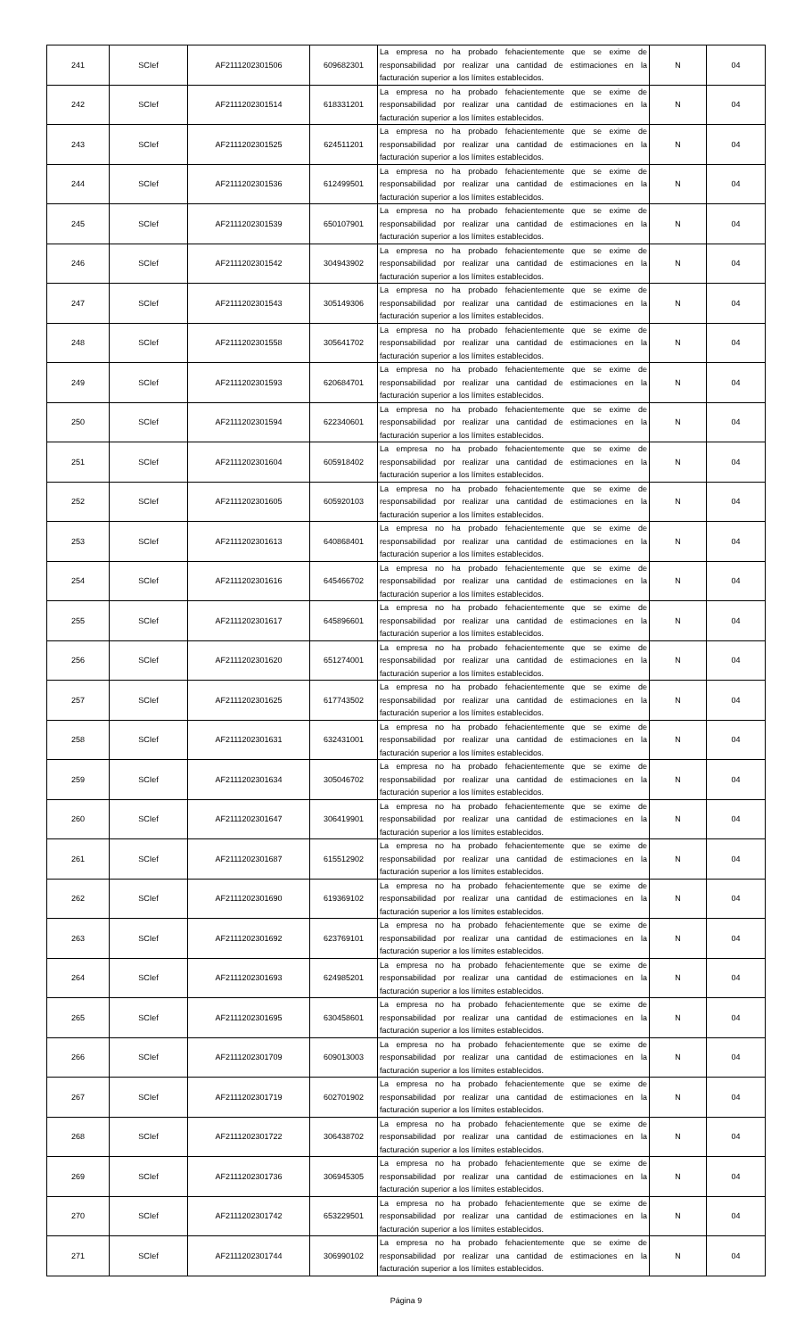| 241 | SCIef | AF2111202301506 | 609682301 | La empresa no ha probado fehacientemente que se exime de responsabilidad por realizar una cantidad de estimaciones en la facturación superior a los límites establecidos. | N | 04 |
| 242 | SCIef | AF2111202301514 | 618331201 | La empresa no ha probado fehacientemente que se exime de responsabilidad por realizar una cantidad de estimaciones en la facturación superior a los límites establecidos. | N | 04 |
| 243 | SCIef | AF2111202301525 | 624511201 | La empresa no ha probado fehacientemente que se exime de responsabilidad por realizar una cantidad de estimaciones en la facturación superior a los límites establecidos. | N | 04 |
| 244 | SCIef | AF2111202301536 | 612499501 | La empresa no ha probado fehacientemente que se exime de responsabilidad por realizar una cantidad de estimaciones en la facturación superior a los límites establecidos. | N | 04 |
| 245 | SCIef | AF2111202301539 | 650107901 | La empresa no ha probado fehacientemente que se exime de responsabilidad por realizar una cantidad de estimaciones en la facturación superior a los límites establecidos. | N | 04 |
| 246 | SCIef | AF2111202301542 | 304943902 | La empresa no ha probado fehacientemente que se exime de responsabilidad por realizar una cantidad de estimaciones en la facturación superior a los límites establecidos. | N | 04 |
| 247 | SCIef | AF2111202301543 | 305149306 | La empresa no ha probado fehacientemente que se exime de responsabilidad por realizar una cantidad de estimaciones en la facturación superior a los límites establecidos. | N | 04 |
| 248 | SCIef | AF2111202301558 | 305641702 | La empresa no ha probado fehacientemente que se exime de responsabilidad por realizar una cantidad de estimaciones en la facturación superior a los límites establecidos. | N | 04 |
| 249 | SCIef | AF2111202301593 | 620684701 | La empresa no ha probado fehacientemente que se exime de responsabilidad por realizar una cantidad de estimaciones en la facturación superior a los límites establecidos. | N | 04 |
| 250 | SCIef | AF2111202301594 | 622340601 | La empresa no ha probado fehacientemente que se exime de responsabilidad por realizar una cantidad de estimaciones en la facturación superior a los límites establecidos. | N | 04 |
| 251 | SCIef | AF2111202301604 | 605918402 | La empresa no ha probado fehacientemente que se exime de responsabilidad por realizar una cantidad de estimaciones en la facturación superior a los límites establecidos. | N | 04 |
| 252 | SCIef | AF2111202301605 | 605920103 | La empresa no ha probado fehacientemente que se exime de responsabilidad por realizar una cantidad de estimaciones en la facturación superior a los límites establecidos. | N | 04 |
| 253 | SCIef | AF2111202301613 | 640868401 | La empresa no ha probado fehacientemente que se exime de responsabilidad por realizar una cantidad de estimaciones en la facturación superior a los límites establecidos. | N | 04 |
| 254 | SCIef | AF2111202301616 | 645466702 | La empresa no ha probado fehacientemente que se exime de responsabilidad por realizar una cantidad de estimaciones en la facturación superior a los límites establecidos. | N | 04 |
| 255 | SCIef | AF2111202301617 | 645896601 | La empresa no ha probado fehacientemente que se exime de responsabilidad por realizar una cantidad de estimaciones en la facturación superior a los límites establecidos. | N | 04 |
| 256 | SCIef | AF2111202301620 | 651274001 | La empresa no ha probado fehacientemente que se exime de responsabilidad por realizar una cantidad de estimaciones en la facturación superior a los límites establecidos. | N | 04 |
| 257 | SCIef | AF2111202301625 | 617743502 | La empresa no ha probado fehacientemente que se exime de responsabilidad por realizar una cantidad de estimaciones en la facturación superior a los límites establecidos. | N | 04 |
| 258 | SCIef | AF2111202301631 | 632431001 | La empresa no ha probado fehacientemente que se exime de responsabilidad por realizar una cantidad de estimaciones en la facturación superior a los límites establecidos. | N | 04 |
| 259 | SCIef | AF2111202301634 | 305046702 | La empresa no ha probado fehacientemente que se exime de responsabilidad por realizar una cantidad de estimaciones en la facturación superior a los límites establecidos. | N | 04 |
| 260 | SCIef | AF2111202301647 | 306419901 | La empresa no ha probado fehacientemente que se exime de responsabilidad por realizar una cantidad de estimaciones en la facturación superior a los límites establecidos. | N | 04 |
| 261 | SCIef | AF2111202301687 | 615512902 | La empresa no ha probado fehacientemente que se exime de responsabilidad por realizar una cantidad de estimaciones en la facturación superior a los límites establecidos. | N | 04 |
| 262 | SCIef | AF2111202301690 | 619369102 | La empresa no ha probado fehacientemente que se exime de responsabilidad por realizar una cantidad de estimaciones en la facturación superior a los límites establecidos. | N | 04 |
| 263 | SCIef | AF2111202301692 | 623769101 | La empresa no ha probado fehacientemente que se exime de responsabilidad por realizar una cantidad de estimaciones en la facturación superior a los límites establecidos. | N | 04 |
| 264 | SCIef | AF2111202301693 | 624985201 | La empresa no ha probado fehacientemente que se exime de responsabilidad por realizar una cantidad de estimaciones en la facturación superior a los límites establecidos. | N | 04 |
| 265 | SCIef | AF2111202301695 | 630458601 | La empresa no ha probado fehacientemente que se exime de responsabilidad por realizar una cantidad de estimaciones en la facturación superior a los límites establecidos. | N | 04 |
| 266 | SCIef | AF2111202301709 | 609013003 | La empresa no ha probado fehacientemente que se exime de responsabilidad por realizar una cantidad de estimaciones en la facturación superior a los límites establecidos. | N | 04 |
| 267 | SCIef | AF2111202301719 | 602701902 | La empresa no ha probado fehacientemente que se exime de responsabilidad por realizar una cantidad de estimaciones en la facturación superior a los límites establecidos. | N | 04 |
| 268 | SCIef | AF2111202301722 | 306438702 | La empresa no ha probado fehacientemente que se exime de responsabilidad por realizar una cantidad de estimaciones en la facturación superior a los límites establecidos. | N | 04 |
| 269 | SCIef | AF2111202301736 | 306945305 | La empresa no ha probado fehacientemente que se exime de responsabilidad por realizar una cantidad de estimaciones en la facturación superior a los límites establecidos. | N | 04 |
| 270 | SCIef | AF2111202301742 | 653229501 | La empresa no ha probado fehacientemente que se exime de responsabilidad por realizar una cantidad de estimaciones en la facturación superior a los límites establecidos. | N | 04 |
| 271 | SCIef | AF2111202301744 | 306990102 | La empresa no ha probado fehacientemente que se exime de responsabilidad por realizar una cantidad de estimaciones en la facturación superior a los límites establecidos. | N | 04 |
Página 9